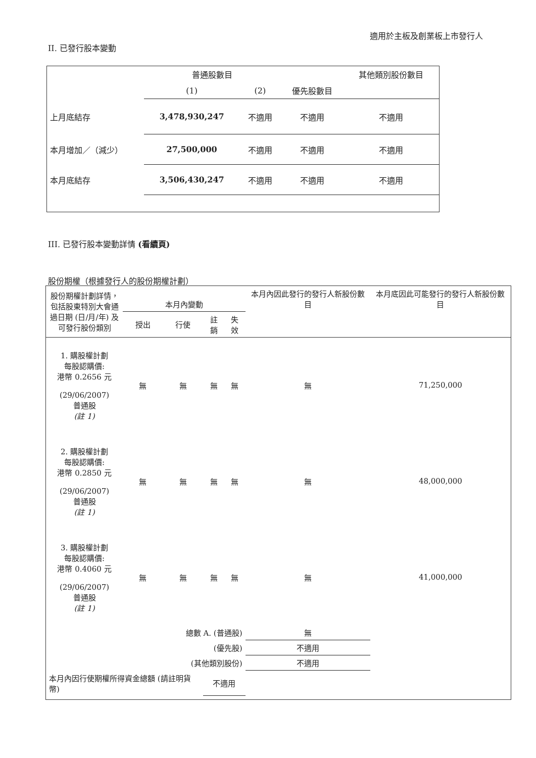適用於主板及創業板上市發行人
II. 已發行股本變動
| | 普通股數目 | | | 其他類別股份數目 |
| --- | --- | --- | --- | --- |
| | (1) | (2) | 優先股數目 | |
| 上月底結存 | 3,478,930,247 | 不適用 | 不適用 | 不適用 |
| 本月增加／（減少） | 27,500,000 | 不適用 | 不適用 | 不適用 |
| 本月底結存 | 3,506,430,247 | 不適用 | 不適用 | 不適用 |
III. 已發行股本變動詳情 (看續頁)
股份期權（根據發行人的股份期權計劃）
| 股份期權計劃詳情，包括股東特別大會通過日期 (日/月/年) 及可發行股份類別 | 本月內變動 | | | | 本月內因此發行的發行人新股份數目 | 本月底因此可能發行的發行人新股份數目 |
| | 授出 | 行使 | 註銷 | 失效 | | |
| 1. 購股權計劃 每股認購價: 港幣 0.2656 元 (29/06/2007) 普通股 (註 1) | 無 | 無 | 無 | 無 | 無 | 71,250,000 |
| 2. 購股權計劃 每股認購價: 港幣 0.2850 元 (29/06/2007) 普通股 (註 1) | 無 | 無 | 無 | 無 | 無 | 48,000,000 |
| 3. 購股權計劃 每股認購價: 港幣 0.4060 元 (29/06/2007) 普通股 (註 1) | 無 | 無 | 無 | 無 | 無 | 41,000,000 |
| 總數 A. (普通股) | | | | | 無 | |
| (優先股) | | | | | 不適用 | |
| (其他類別股份) | | | | | 不適用 | |
| 本月內因行使期權所得資金總額 (請註明貨幣) | | | 不適用 | | | |